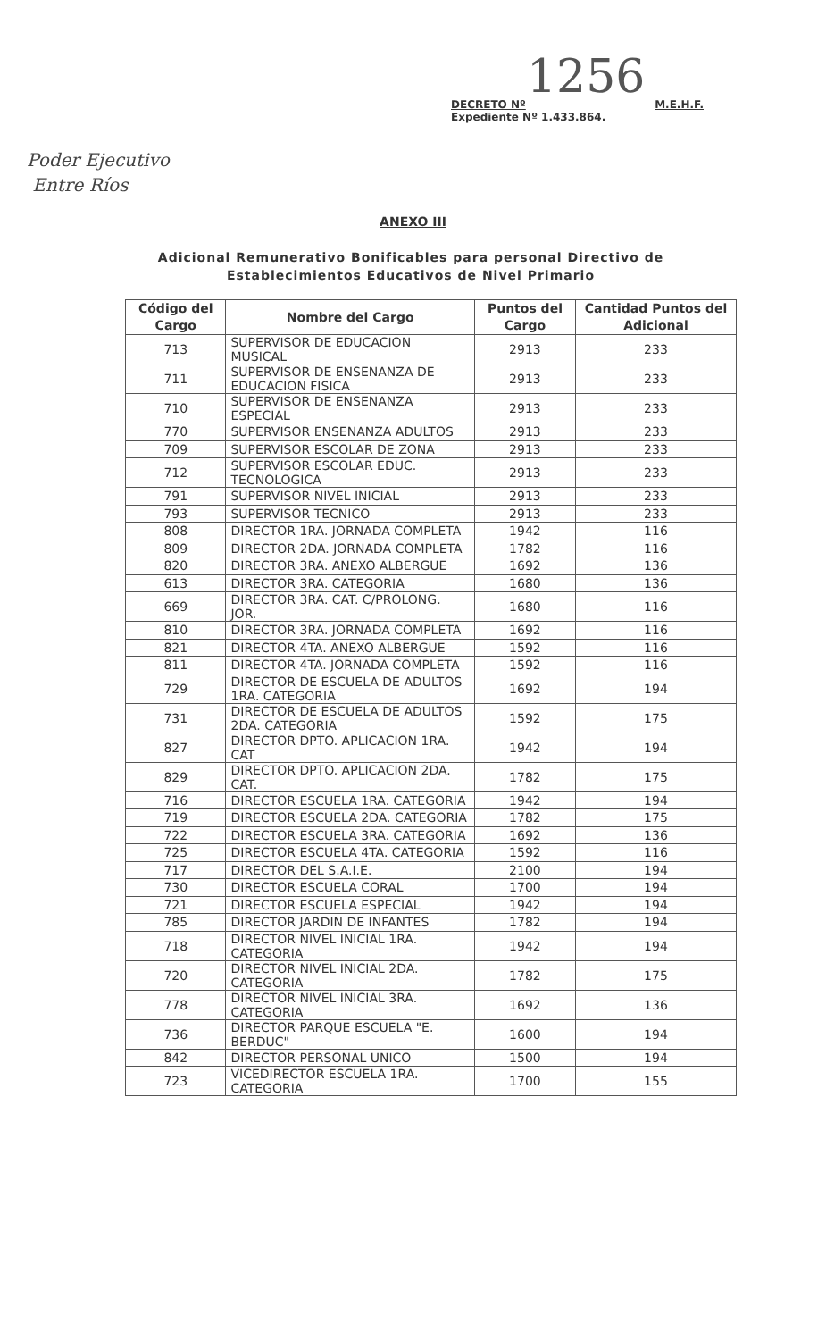1256
DECRETO Nº M.E.H.F.
Expediente Nº 1.433.864.
Poder Ejecutivo
Entre Ríos
ANEXO III
Adicional Remunerativo Bonificables para personal Directivo de Establecimientos Educativos de Nivel Primario
| Código del Cargo | Nombre del Cargo | Puntos del Cargo | Cantidad Puntos del Adicional |
| --- | --- | --- | --- |
| 713 | SUPERVISOR DE EDUCACION MUSICAL | 2913 | 233 |
| 711 | SUPERVISOR DE ENSENANZA DE EDUCACION FISICA | 2913 | 233 |
| 710 | SUPERVISOR DE ENSENANZA ESPECIAL | 2913 | 233 |
| 770 | SUPERVISOR ENSENANZA ADULTOS | 2913 | 233 |
| 709 | SUPERVISOR ESCOLAR DE ZONA | 2913 | 233 |
| 712 | SUPERVISOR ESCOLAR EDUC. TECNOLOGICA | 2913 | 233 |
| 791 | SUPERVISOR NIVEL INICIAL | 2913 | 233 |
| 793 | SUPERVISOR TECNICO | 2913 | 233 |
| 808 | DIRECTOR 1RA. JORNADA COMPLETA | 1942 | 116 |
| 809 | DIRECTOR 2DA. JORNADA COMPLETA | 1782 | 116 |
| 820 | DIRECTOR 3RA. ANEXO ALBERGUE | 1692 | 136 |
| 613 | DIRECTOR 3RA. CATEGORIA | 1680 | 136 |
| 669 | DIRECTOR 3RA. CAT. C/PROLONG. JOR. | 1680 | 116 |
| 810 | DIRECTOR 3RA. JORNADA COMPLETA | 1692 | 116 |
| 821 | DIRECTOR 4TA. ANEXO ALBERGUE | 1592 | 116 |
| 811 | DIRECTOR 4TA. JORNADA COMPLETA | 1592 | 116 |
| 729 | DIRECTOR DE ESCUELA DE ADULTOS 1RA. CATEGORIA | 1692 | 194 |
| 731 | DIRECTOR DE ESCUELA DE ADULTOS 2DA. CATEGORIA | 1592 | 175 |
| 827 | DIRECTOR DPTO. APLICACION 1RA. CAT | 1942 | 194 |
| 829 | DIRECTOR DPTO. APLICACION 2DA. CAT. | 1782 | 175 |
| 716 | DIRECTOR ESCUELA 1RA. CATEGORIA | 1942 | 194 |
| 719 | DIRECTOR ESCUELA 2DA. CATEGORIA | 1782 | 175 |
| 722 | DIRECTOR ESCUELA 3RA. CATEGORIA | 1692 | 136 |
| 725 | DIRECTOR ESCUELA 4TA. CATEGORIA | 1592 | 116 |
| 717 | DIRECTOR DEL S.A.I.E. | 2100 | 194 |
| 730 | DIRECTOR ESCUELA CORAL | 1700 | 194 |
| 721 | DIRECTOR ESCUELA ESPECIAL | 1942 | 194 |
| 785 | DIRECTOR JARDIN DE INFANTES | 1782 | 194 |
| 718 | DIRECTOR NIVEL INICIAL 1RA. CATEGORIA | 1942 | 194 |
| 720 | DIRECTOR NIVEL INICIAL 2DA. CATEGORIA | 1782 | 175 |
| 778 | DIRECTOR NIVEL INICIAL 3RA. CATEGORIA | 1692 | 136 |
| 736 | DIRECTOR PARQUE ESCUELA "E. BERDUC" | 1600 | 194 |
| 842 | DIRECTOR PERSONAL UNICO | 1500 | 194 |
| 723 | VICEDIRECTOR ESCUELA 1RA. CATEGORIA | 1700 | 155 |